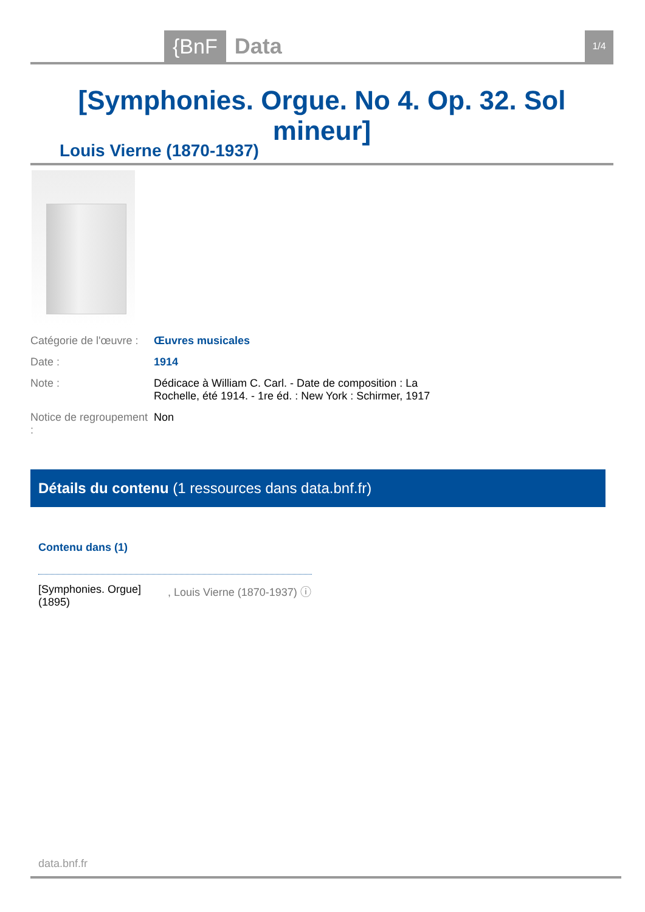{BnF Data 1/4
[Symphonies. Orgue. No 4. Op. 32. Sol mineur]
Louis Vierne (1870-1937)
Catégorie de l'œuvre :
Œuvres musicales
Date : 1914
Note : Dédicace à William C. Carl. - Date de composition : La Rochelle, été 1914. - 1re éd. : New York : Schirmer, 1917
Notice de regroupement :
Non
Détails du contenu (1 ressources dans data.bnf.fr)
Contenu dans (1)
[Symphonies. Orgue] (1895)
, Louis Vierne (1870-1937) ⓘ
data.bnf.fr